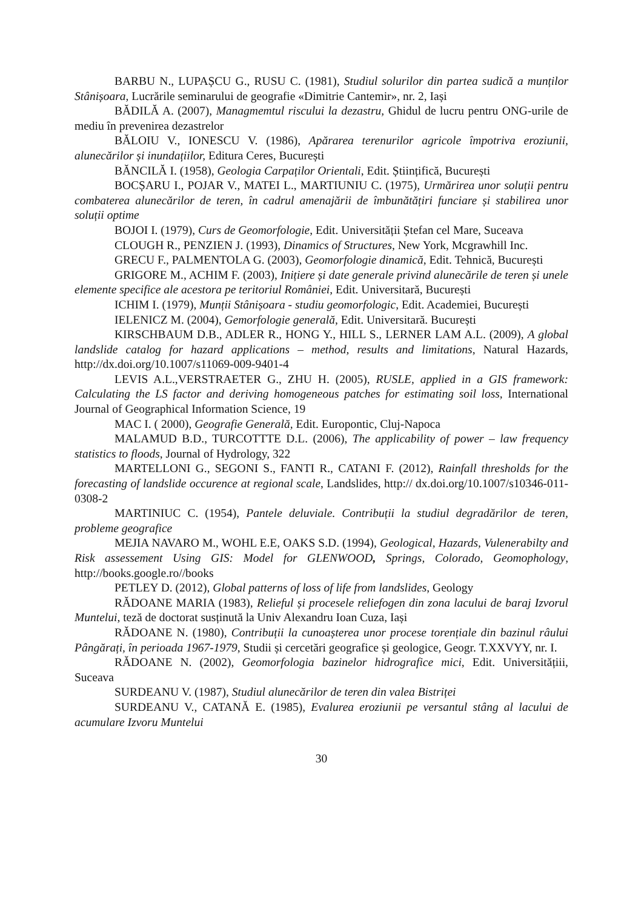BARBU N., LUPAȘCU G., RUSU C. (1981), Studiul solurilor din partea sudică a munților Stânișoara, Lucrările seminarului de geografie «Dimitrie Cantemir», nr. 2, Iași
BĂDILĂ A. (2007), Managmemtul riscului la dezastru, Ghidul de lucru pentru ONG-urile de mediu în prevenirea dezastrelor
BĂLOIU V., IONESCU V. (1986), Apărarea terenurilor agricole împotriva eroziunii, alunecărilor și inundațiilor, Editura Ceres, București
BĂNCILĂ I. (1958), Geologia Carpaților Orientali, Edit. Științifică, București
BOCȘARU I., POJAR V., MATEI L., MARTIUNIU C. (1975), Urmărirea unor soluții pentru combaterea alunecărilor de teren, în cadrul amenajării de îmbunătățiri funciare și stabilirea unor soluții optime
BOJOI I. (1979), Curs de Geomorfologie, Edit. Universității Ștefan cel Mare, Suceava
CLOUGH R., PENZIEN J. (1993), Dinamics of Structures, New York, Mcgrawhill Inc.
GRECU F., PALMENTOLA G. (2003), Geomorfologie dinamică, Edit. Tehnică, București
GRIGORE M., ACHIM F. (2003), Inițiere și date generale privind alunecările de teren și unele elemente specifice ale acestora pe teritoriul României, Edit. Universitară, București
ICHIM I. (1979), Munții Stânișoara - studiu geomorfologic, Edit. Academiei, București
IELENICZ M. (2004), Gemorfologie generală, Edit. Universitară. București
KIRSCHBAUM D.B., ADLER R., HONG Y., HILL S., LERNER LAM A.L. (2009), A global landslide catalog for hazard applications – method, results and limitations, Natural Hazards, http://dx.doi.org/10.1007/s11069-009-9401-4
LEVIS A.L.,VERSTRAETER G., ZHU H. (2005), RUSLE, applied in a GIS framework: Calculating the LS factor and deriving homogeneous patches for estimating soil loss, International Journal of Geographical Information Science, 19
MAC I. ( 2000), Geografie Generală, Edit. Europontic, Cluj-Napoca
MALAMUD B.D., TURCOTTTE D.L. (2006), The applicability of power – law frequency statistics to floods, Journal of Hydrology, 322
MARTELLONI G., SEGONI S., FANTI R., CATANI F. (2012), Rainfall thresholds for the forecasting of landslide occurence at regional scale, Landslides, http:// dx.doi.org/10.1007/s10346-011-0308-2
MARTINIUC C. (1954), Pantele deluviale. Contribuții la studiul degradărilor de teren, probleme geografice
MEJIA NAVARO M., WOHL E.E, OAKS S.D. (1994), Geological, Hazards, Vulenerabilty and Risk assessement Using GIS: Model for GLENWOOD, Springs, Colorado, Geomophology, http://books.google.ro//books
PETLEY D. (2012), Global patterns of loss of life from landslides, Geology
RĂDOANE MARIA (1983), Relieful și procesele reliefogen din zona lacului de baraj Izvorul Muntelui, teză de doctorat susținută la Univ Alexandru Ioan Cuza, Iași
RĂDOANE N. (1980), Contribuții la cunoașterea unor procese torențiale din bazinul râului Pângărați, în perioada 1967-1979, Studii și cercetări geografice și geologice, Geogr. T.XXVYY, nr. I.
RĂDOANE N. (2002), Geomorfologia bazinelor hidrografice mici, Edit. Universitățiii, Suceava
SURDEANU V. (1987), Studiul alunecărilor de teren din valea Bistriței
SURDEANU V., CATANĂ E. (1985), Evalurea eroziunii pe versantul stâng al lacului de acumulare Izvoru Muntelui
30